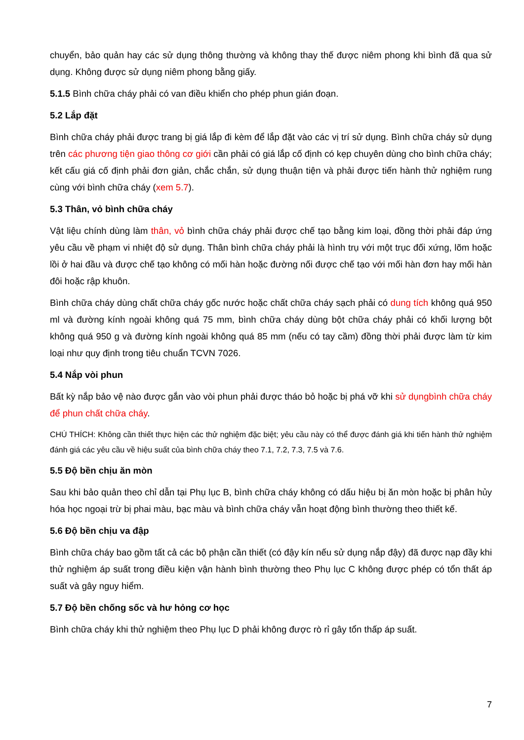chuyển, bảo quản hay các sử dụng thông thường và không thay thế được niêm phong khi bình đã qua sử dụng. Không được sử dụng niêm phong bằng giấy.
5.1.5 Bình chữa cháy phải có van điều khiển cho phép phun gián đoạn.
5.2 Lắp đặt
Bình chữa cháy phải được trang bị giá lắp đi kèm để lắp đặt vào các vị trí sử dụng. Bình chữa cháy sử dụng trên các phương tiện giao thông cơ giới cần phải có giá lắp cố định có kẹp chuyên dùng cho bình chữa cháy; kết cấu giá cố định phải đơn giản, chắc chắn, sử dụng thuận tiện và phải được tiến hành thử nghiệm rung cùng với bình chữa cháy (xem 5.7).
5.3 Thân, vỏ bình chữa cháy
Vật liệu chính dùng làm thân, vỏ bình chữa cháy phải được chế tạo bằng kim loại, đồng thời phải đáp ứng yêu cầu về phạm vi nhiệt độ sử dụng. Thân bình chữa cháy phải là hình trụ với một trục đối xứng, lõm hoặc lồi ở hai đầu và được chế tạo không có mối hàn hoặc đường nối được chế tạo với mối hàn đơn hay mối hàn đôi hoặc rập khuôn.
Bình chữa cháy dùng chất chữa cháy gốc nước hoặc chất chữa cháy sạch phải có dung tích không quá 950 ml và đường kính ngoài không quá 75 mm, bình chữa cháy dùng bột chữa cháy phải có khối lượng bột không quá 950 g và đường kính ngoài không quá 85 mm (nếu có tay cầm) đồng thời phải được làm từ kim loại như quy định trong tiêu chuẩn TCVN 7026.
5.4 Nắp vòi phun
Bất kỳ nắp bảo vệ nào được gắn vào vòi phun phải được tháo bỏ hoặc bị phá vỡ khi sử dụngbình chữa cháy để phun chất chữa cháy.
CHÚ THÍCH: Không cần thiết thực hiện các thử nghiệm đặc biệt; yêu cầu này có thể được đánh giá khi tiến hành thử nghiệm đánh giá các yêu cầu về hiệu suất của bình chữa cháy theo 7.1, 7.2, 7.3, 7.5 và 7.6.
5.5 Độ bền chịu ăn mòn
Sau khi bảo quản theo chỉ dẫn tại Phụ lục B, bình chữa cháy không có dấu hiệu bị ăn mòn hoặc bị phân hủy hóa học ngoại trừ bị phai màu, bạc màu và bình chữa cháy vẫn hoạt động bình thường theo thiết kế.
5.6 Độ bền chịu va đập
Bình chữa cháy bao gồm tất cả các bộ phận cần thiết (có đậy kín nếu sử dụng nắp đậy) đã được nạp đầy khi thử nghiệm áp suất trong điều kiện vận hành bình thường theo Phụ lục C không được phép có tổn thất áp suất và gây nguy hiểm.
5.7 Độ bền chống sốc và hư hỏng cơ học
Bình chữa cháy khi thử nghiệm theo Phụ lục D phải không được rò rỉ gây tổn thấp áp suất.
7